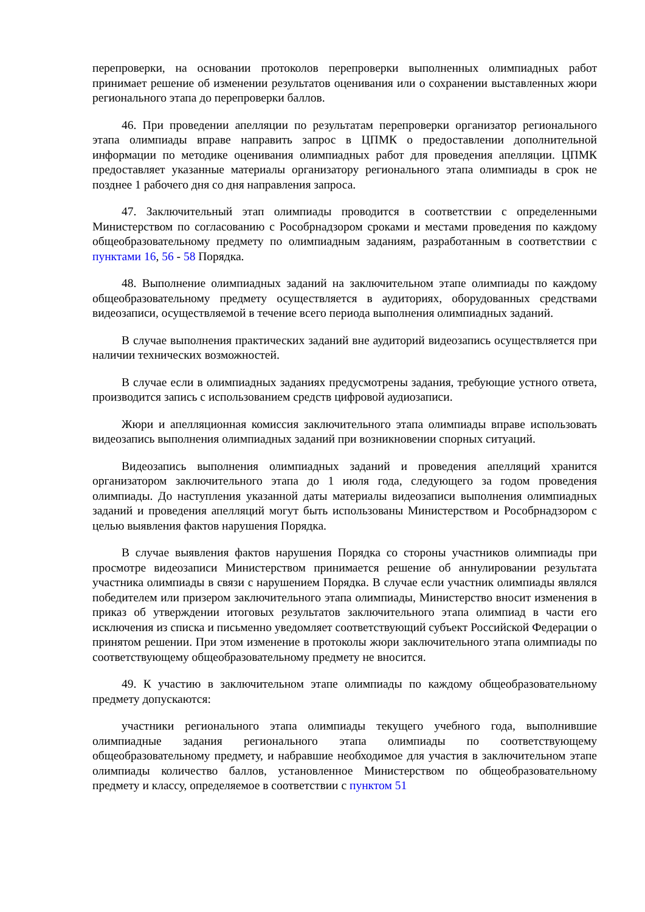перепроверки, на основании протоколов перепроверки выполненных олимпиадных работ принимает решение об изменении результатов оценивания или о сохранении выставленных жюри регионального этапа до перепроверки баллов.
46. При проведении апелляции по результатам перепроверки организатор регионального этапа олимпиады вправе направить запрос в ЦПМК о предоставлении дополнительной информации по методике оценивания олимпиадных работ для проведения апелляции. ЦПМК предоставляет указанные материалы организатору регионального этапа олимпиады в срок не позднее 1 рабочего дня со дня направления запроса.
47. Заключительный этап олимпиады проводится в соответствии с определенными Министерством по согласованию с Рособрнадзором сроками и местами проведения по каждому общеобразовательному предмету по олимпиадным заданиям, разработанным в соответствии с пунктами 16, 56 - 58 Порядка.
48. Выполнение олимпиадных заданий на заключительном этапе олимпиады по каждому общеобразовательному предмету осуществляется в аудиториях, оборудованных средствами видеозаписи, осуществляемой в течение всего периода выполнения олимпиадных заданий.
В случае выполнения практических заданий вне аудиторий видеозапись осуществляется при наличии технических возможностей.
В случае если в олимпиадных заданиях предусмотрены задания, требующие устного ответа, производится запись с использованием средств цифровой аудиозаписи.
Жюри и апелляционная комиссия заключительного этапа олимпиады вправе использовать видеозапись выполнения олимпиадных заданий при возникновении спорных ситуаций.
Видеозапись выполнения олимпиадных заданий и проведения апелляций хранится организатором заключительного этапа до 1 июля года, следующего за годом проведения олимпиады. До наступления указанной даты материалы видеозаписи выполнения олимпиадных заданий и проведения апелляций могут быть использованы Министерством и Рособрнадзором с целью выявления фактов нарушения Порядка.
В случае выявления фактов нарушения Порядка со стороны участников олимпиады при просмотре видеозаписи Министерством принимается решение об аннулировании результата участника олимпиады в связи с нарушением Порядка. В случае если участник олимпиады являлся победителем или призером заключительного этапа олимпиады, Министерство вносит изменения в приказ об утверждении итоговых результатов заключительного этапа олимпиад в части его исключения из списка и письменно уведомляет соответствующий субъект Российской Федерации о принятом решении. При этом изменение в протоколы жюри заключительного этапа олимпиады по соответствующему общеобразовательному предмету не вносится.
49. К участию в заключительном этапе олимпиады по каждому общеобразовательному предмету допускаются:
участники регионального этапа олимпиады текущего учебного года, выполнившие олимпиадные задания регионального этапа олимпиады по соответствующему общеобразовательному предмету, и набравшие необходимое для участия в заключительном этапе олимпиады количество баллов, установленное Министерством по общеобразовательному предмету и классу, определяемое в соответствии с пунктом 51